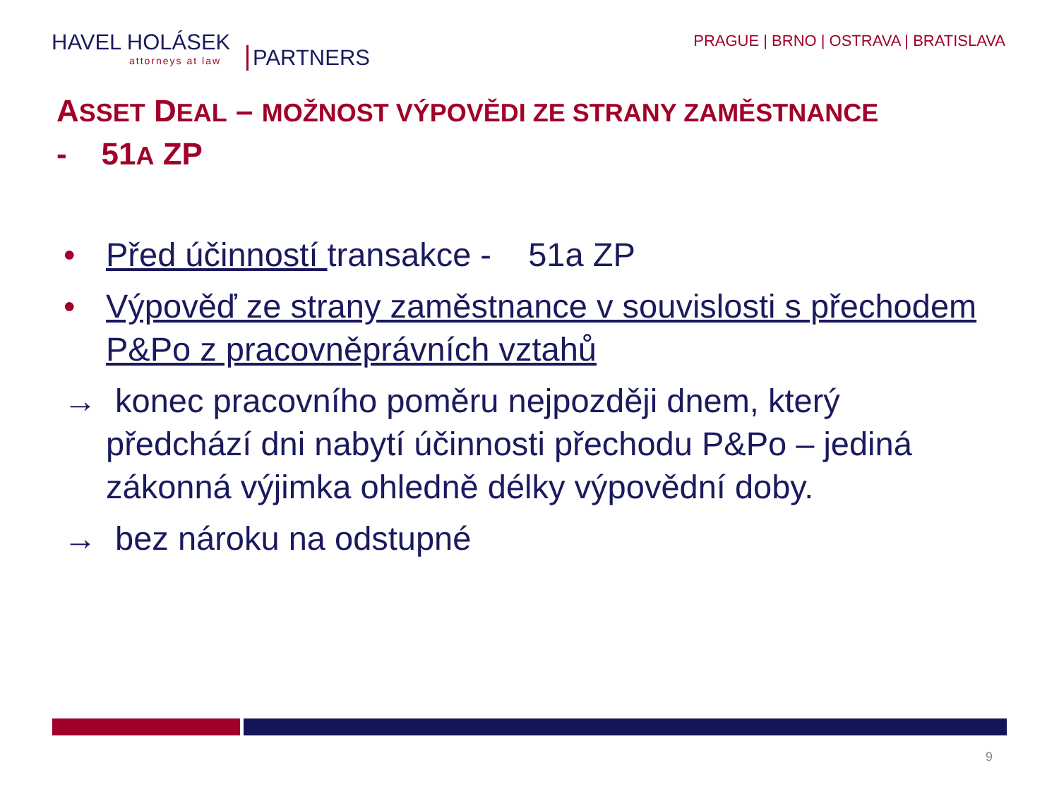HAVEL HOLÁSEK
attorneys at law
PARTNERS
PRAGUE | BRNO | OSTRAVA | BRATISLAVA
ASSET DEAL – MOŽNOST VÝPOVĚDI ZE STRANY ZAMĚSTNANCE
- 51A ZP
• Před účinností transakce - 51a ZP
• Výpověď ze strany zaměstnance v souvislosti s přechodem P&Po z pracovněprávních vztahů
→ konec pracovního poměru nejpozději dnem, který předchází dni nabytí účinnosti přechodu P&Po – jediná zákonná výjimka ohledně délky výpovědní doby.
→ bez nároku na odstupné
9